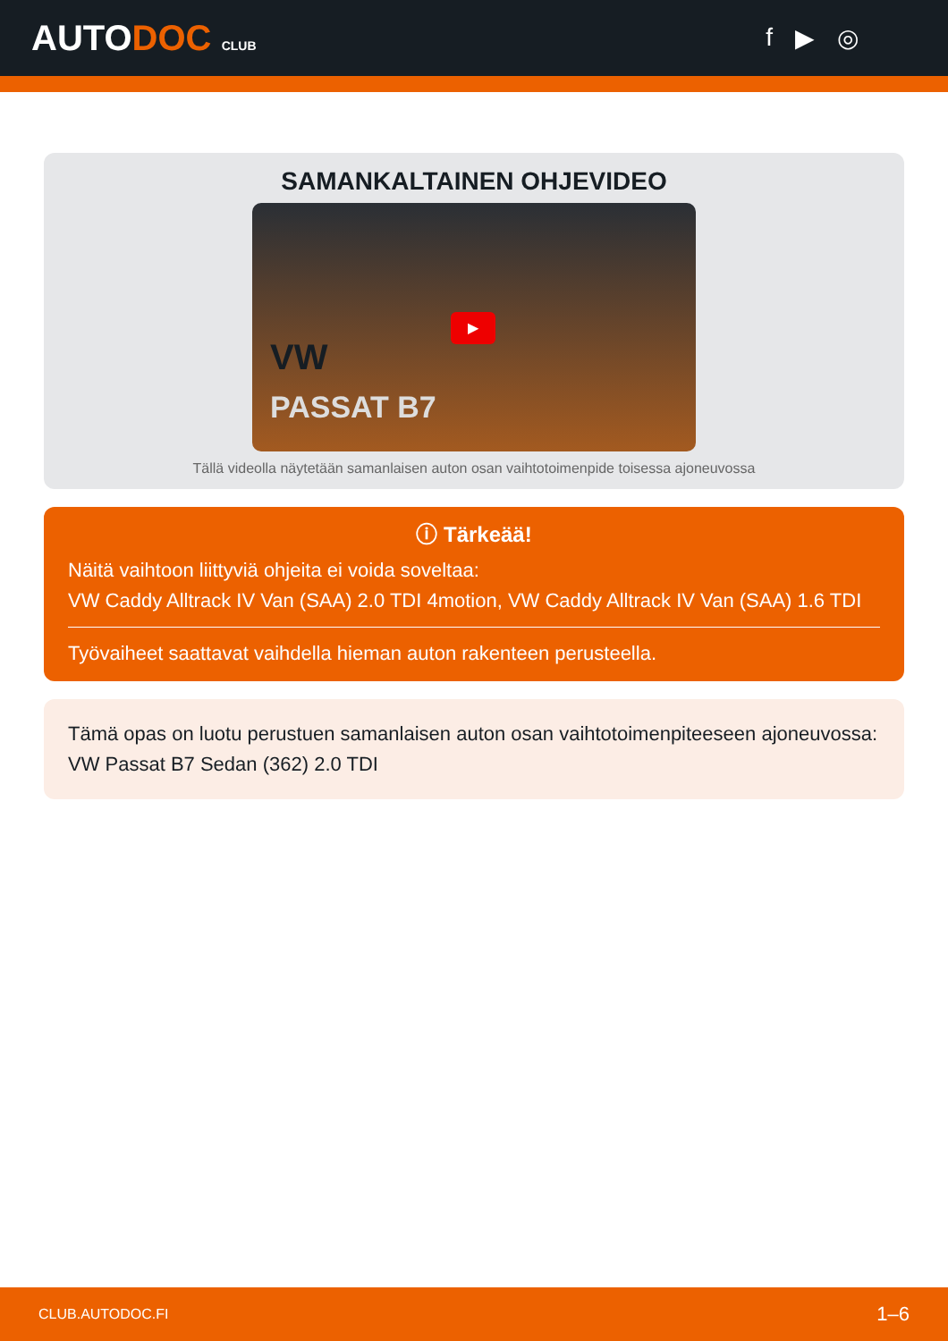AUTODOC CLUB
f ▶ ◎
SAMANKALTAINEN OHJEVIDEO
VW
PASSAT B7
▶
Tällä videolla näytetään samanlaisen auton osan vaihtotoimenpide toisessa ajoneuvossa
ⓘ Tärkeää!
Näitä vaihtoon liittyviä ohjeita ei voida soveltaa:
VW Caddy Alltrack IV Van (SAA) 2.0 TDI 4motion, VW Caddy Alltrack IV Van (SAA) 1.6 TDI
Työvaiheet saattavat vaihdella hieman auton rakenteen perusteella.
Tämä opas on luotu perustuen samanlaisen auton osan vaihtotoimenpiteeseen ajoneuvossa: VW Passat B7 Sedan (362) 2.0 TDI
CLUB.AUTODOC.FI 1–6